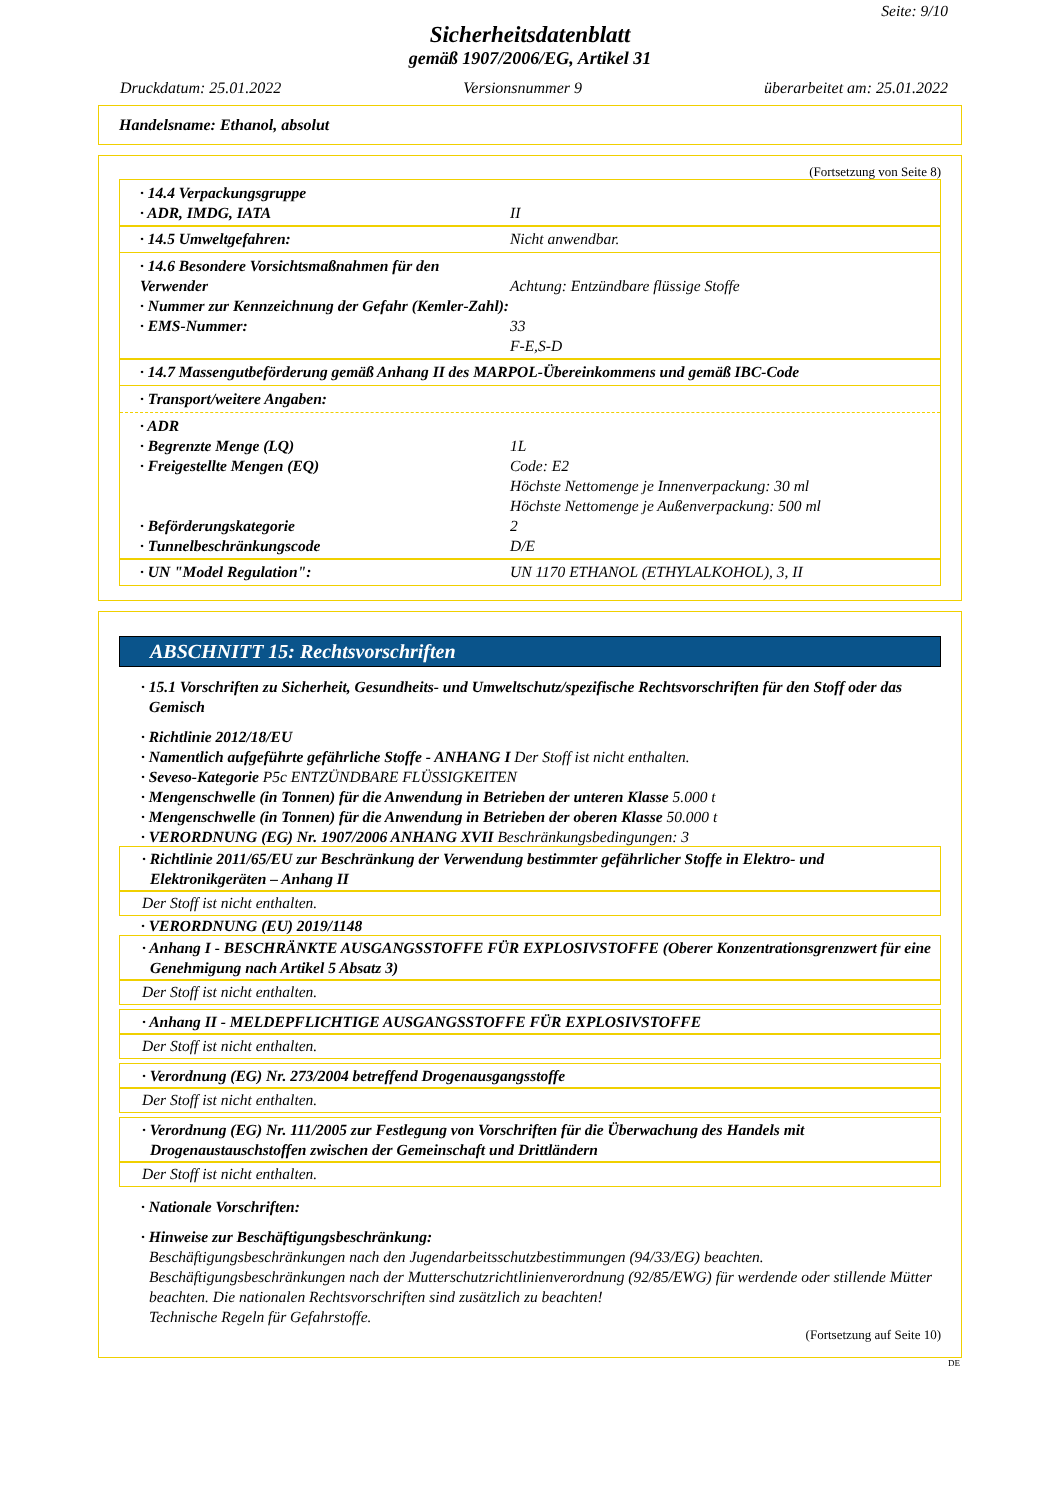Seite: 9/10
Sicherheitsdatenblatt
gemäß 1907/2006/EG, Artikel 31
Druckdatum: 25.01.2022 Versionsnummer 9 überarbeitet am: 25.01.2022
Handelsname: Ethanol, absolut
(Fortsetzung von Seite 8)
· 14.4 Verpackungsgruppe
· ADR, IMDG, IATA
II
· 14.5 Umweltgefahren: Nicht anwendbar.
· 14.6 Besondere Vorsichtsmaßnahmen für den Verwender
· Nummer zur Kennzeichnung der Gefahr (Kemler-Zahl):
· EMS-Nummer:
Achtung: Entzündbare flüssige Stoffe
33
F-E,S-D
· 14.7 Massengutbeförderung gemäß Anhang II des MARPOL-Übereinkommens und gemäß IBC-Code
· Transport/weitere Angaben:
· ADR
· Begrenzte Menge (LQ)
· Freigestellte Mengen (EQ)
· Beförderungskategorie
· Tunnelbeschränkungscode
1L
Code: E2
Höchste Nettomenge je Innenverpackung: 30 ml
Höchste Nettomenge je Außenverpackung: 500 ml
2
D/E
· UN "Model Regulation": UN 1170 ETHANOL (ETHYLALKOHOL), 3, II
ABSCHNITT 15: Rechtsvorschriften
· 15.1 Vorschriften zu Sicherheit, Gesundheits- und Umweltschutz/spezifische Rechtsvorschriften für den Stoff oder das Gemisch
· Richtlinie 2012/18/EU
· Namentlich aufgeführte gefährliche Stoffe - ANHANG I Der Stoff ist nicht enthalten.
· Seveso-Kategorie P5c ENTZÜNDBARE FLÜSSIGKEITEN
· Mengenschwelle (in Tonnen) für die Anwendung in Betrieben der unteren Klasse 5.000 t
· Mengenschwelle (in Tonnen) für die Anwendung in Betrieben der oberen Klasse 50.000 t
· VERORDNUNG (EG) Nr. 1907/2006 ANHANG XVII Beschränkungsbedingungen: 3
· Richtlinie 2011/65/EU zur Beschränkung der Verwendung bestimmter gefährlicher Stoffe in Elektro- und Elektronikgeräten – Anhang II
Der Stoff ist nicht enthalten.
· VERORDNUNG (EU) 2019/1148
· Anhang I - BESCHRÄNKTE AUSGANGSSTOFFE FÜR EXPLOSIVSTOFFE (Oberer Konzentrationsgrenzwert für eine Genehmigung nach Artikel 5 Absatz 3)
Der Stoff ist nicht enthalten.
· Anhang II - MELDEPFLICHTIGE AUSGANGSSTOFFE FÜR EXPLOSIVSTOFFE
Der Stoff ist nicht enthalten.
· Verordnung (EG) Nr. 273/2004 betreffend Drogenausgangsstoffe
Der Stoff ist nicht enthalten.
· Verordnung (EG) Nr. 111/2005 zur Festlegung von Vorschriften für die Überwachung des Handels mit Drogenaustauschstoffen zwischen der Gemeinschaft und Drittländern
Der Stoff ist nicht enthalten.
· Nationale Vorschriften:
· Hinweise zur Beschäftigungsbeschränkung:
Beschäftigungsbeschränkungen nach den Jugendarbeitsschutzbestimmungen (94/33/EG) beachten.
Beschäftigungsbeschränkungen nach der Mutterschutzrichtlinienverordnung (92/85/EWG) für werdende oder stillende Mütter beachten. Die nationalen Rechtsvorschriften sind zusätzlich zu beachten!
Technische Regeln für Gefahrstoffe.
(Fortsetzung auf Seite 10)
DE